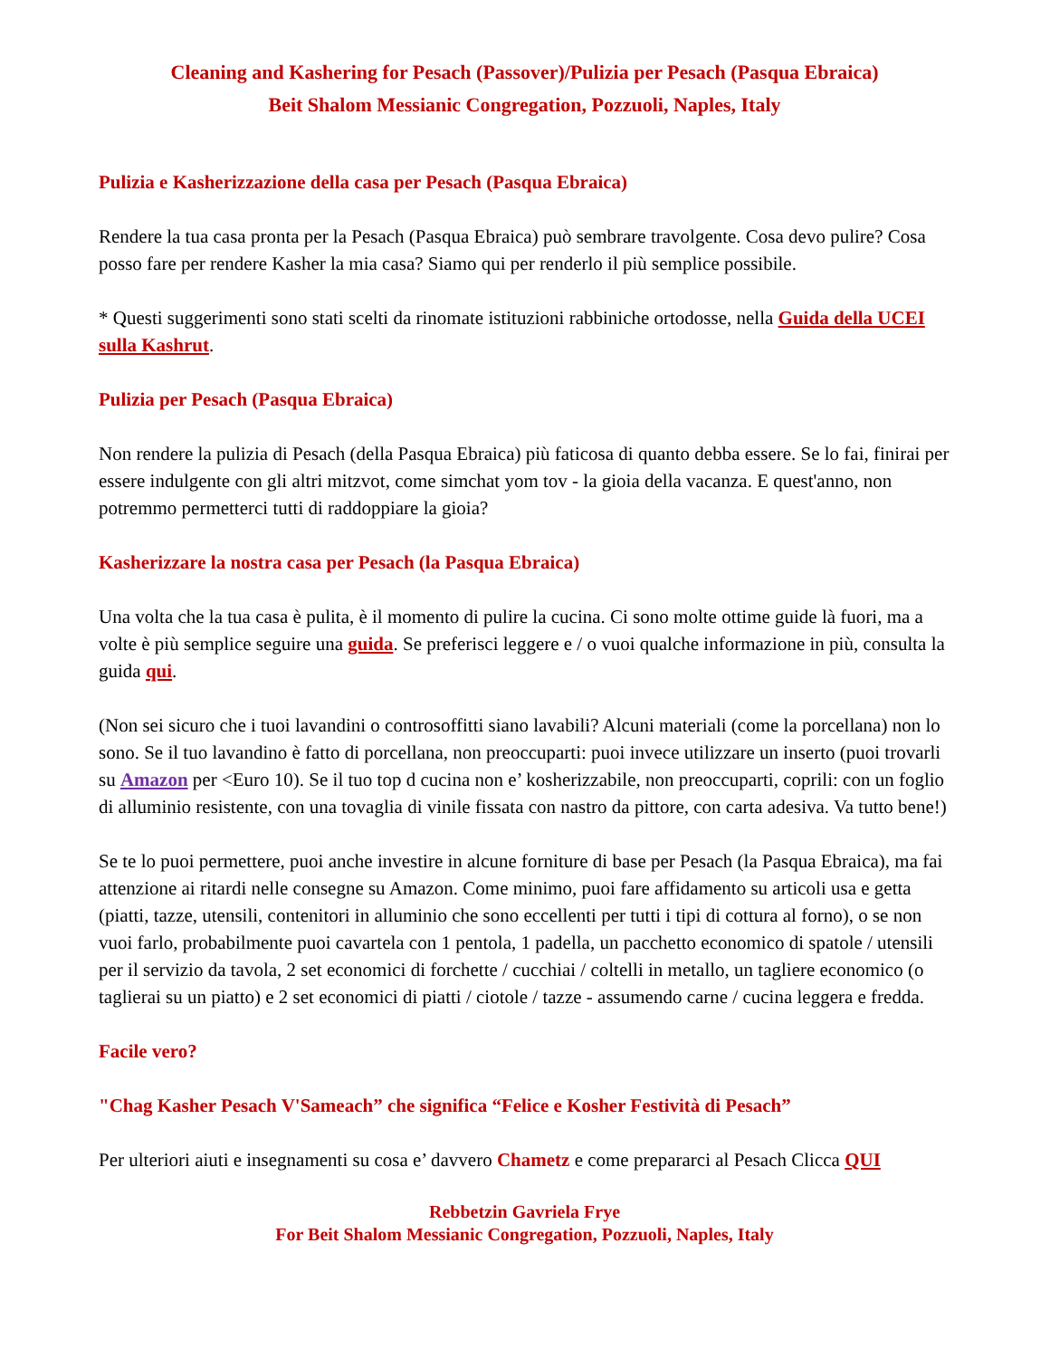Cleaning and Kashering for Pesach (Passover)/Pulizia per Pesach (Pasqua Ebraica)
Beit Shalom Messianic Congregation, Pozzuoli, Naples, Italy
Pulizia e Kasherizzazione della casa per Pesach (Pasqua Ebraica)
Rendere la tua casa pronta per la Pesach (Pasqua Ebraica) può sembrare travolgente. Cosa devo pulire? Cosa posso fare per rendere Kasher la mia casa? Siamo qui per renderlo il più semplice possibile.
* Questi suggerimenti sono stati scelti da rinomate istituzioni rabbiniche ortodosse, nella Guida della UCEI sulla Kashrut.
Pulizia per Pesach (Pasqua Ebraica)
Non rendere la pulizia di Pesach (della Pasqua Ebraica) più faticosa di quanto debba essere. Se lo fai, finirai per essere indulgente con gli altri mitzvot, come simchat yom tov - la gioia della vacanza. E quest'anno, non potremmo permetterci tutti di raddoppiare la gioia?
Kasherizzare la nostra casa per Pesach (la Pasqua Ebraica)
Una volta che la tua casa è pulita, è il momento di pulire la cucina. Ci sono molte ottime guide là fuori, ma a volte è più semplice seguire una guida. Se preferisci leggere e / o vuoi qualche informazione in più, consulta la guida qui.
(Non sei sicuro che i tuoi lavandini o controsoffitti siano lavabili? Alcuni materiali (come la porcellana) non lo sono. Se il tuo lavandino è fatto di porcellana, non preoccuparti: puoi invece utilizzare un inserto (puoi trovarli su Amazon per <Euro 10). Se il tuo top d cucina non e’ kosherizzabile, non preoccuparti, coprili: con un foglio di alluminio resistente, con una tovaglia di vinile fissata con nastro da pittore, con carta adesiva. Va tutto bene!)
Se te lo puoi permettere, puoi anche investire in alcune forniture di base per Pesach (la Pasqua Ebraica), ma fai attenzione ai ritardi nelle consegne su Amazon. Come minimo, puoi fare affidamento su articoli usa e getta (piatti, tazze, utensili, contenitori in alluminio che sono eccellenti per tutti i tipi di cottura al forno), o se non vuoi farlo, probabilmente puoi cavartela con 1 pentola, 1 padella, un pacchetto economico di spatole / utensili per il servizio da tavola, 2 set economici di forchette / cucchiai / coltelli in metallo, un tagliere economico (o taglierai su un piatto) e 2 set economici di piatti / ciotole / tazze - assumendo carne / cucina leggera e fredda.
Facile vero?
"Chag Kasher Pesach V'Sameach” che significa “Felice e Kosher Festività di Pesach”
Per ulteriori aiuti e insegnamenti su cosa e’ davvero Chametz e come prepararci al Pesach Clicca QUI
Rebbetzin Gavriela Frye
For Beit Shalom Messianic Congregation, Pozzuoli, Naples, Italy